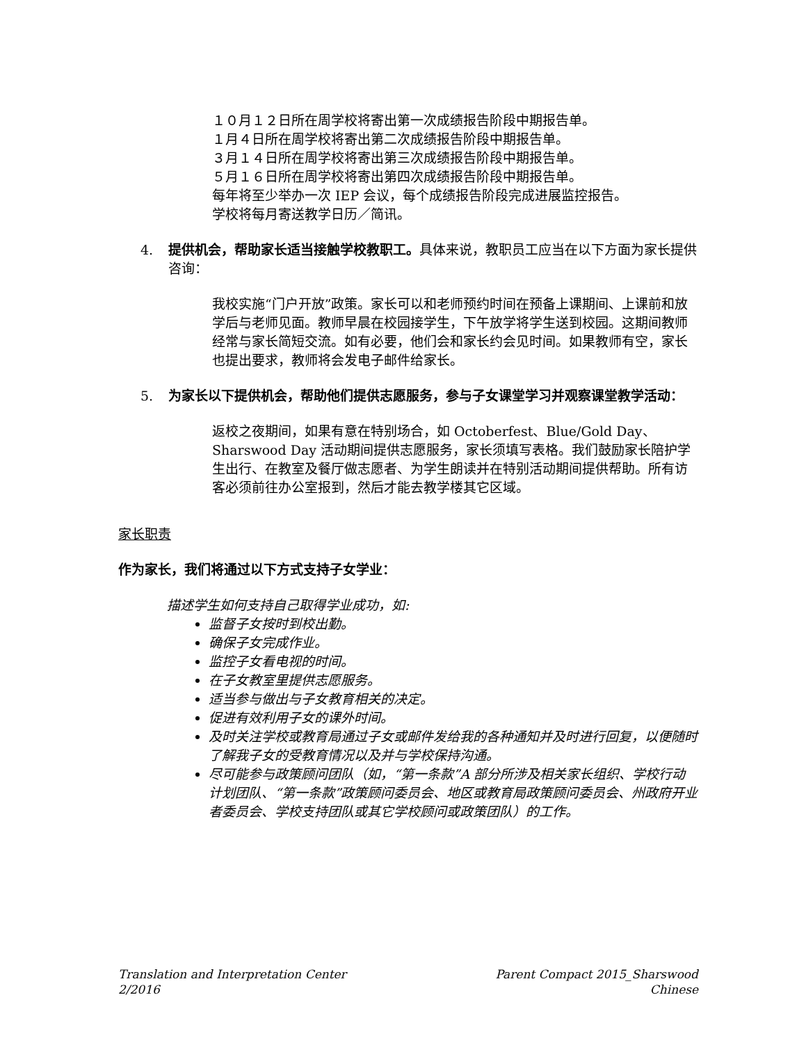１０月１２日所在周学校将寄出第一次成绩报告阶段中期报告单。
１月４日所在周学校将寄出第二次成绩报告阶段中期报告单。
３月１４日所在周学校将寄出第三次成绩报告阶段中期报告单。
５月１６日所在周学校将寄出第四次成绩报告阶段中期报告单。
每年将至少举办一次 IEP 会议，每个成绩报告阶段完成进展监控报告。
学校将每月寄送教学日历／简讯。
4. 提供机会，帮助家长适当接触学校教职工。具体来说，教职员工应当在以下方面为家长提供咨询：
我校实施“门户开放”政策。家长可以和老师预约时间在预备上课期间、上课前和放学后与老师见面。教师早晨在校园接学生，下午放学将学生送到校园。这期间教师经常与家长简短交流。如有必要，他们会和家长约会见时间。如果教师有空，家长也提出要求，教师将会发电子邮件给家长。
5. 为家长以下提供机会，帮助他们提供志愿服务，参与子女课堂学习并观察课堂教学活动：
返校之夜期间，如果有意在特别场合，如 Octoberfest、Blue/Gold Day、Sharswood Day 活动期间提供志愿服务，家长须填写表格。我们鼓励家长陪护学生出行、在教室及餐厅做志愿者、为学生朗读并在特别活动期间提供帮助。所有访客必须前往办公室报到，然后才能去教学楼其它区域。
家长职责
作为家长，我们将通过以下方式支持子女学业：
描述学生如何支持自己取得学业成功，如:
监督子女按时到校出勤。
确保子女完成作业。
监控子女看电视的时间。
在子女教室里提供志愿服务。
适当参与做出与子女教育相关的决定。
促进有效利用子女的课外时间。
及时关注学校或教育局通过子女或邮件发给我的各种通知并及时进行回复，以便随时了解我子女的受教育情况以及并与学校保持沟通。
尽可能参与政策顾问团队（如，“第一条款”A 部分所涉及相关家长组织、学校行动计划团队、“第一条款”政策顾问委员会、地区或教育局政策顾问委员会、州政府开业者委员会、学校支持团队或其它学校顾问或政策团队）的工作。
Translation and Interpretation Center
2/2016
Parent Compact 2015_Sharswood
Chinese